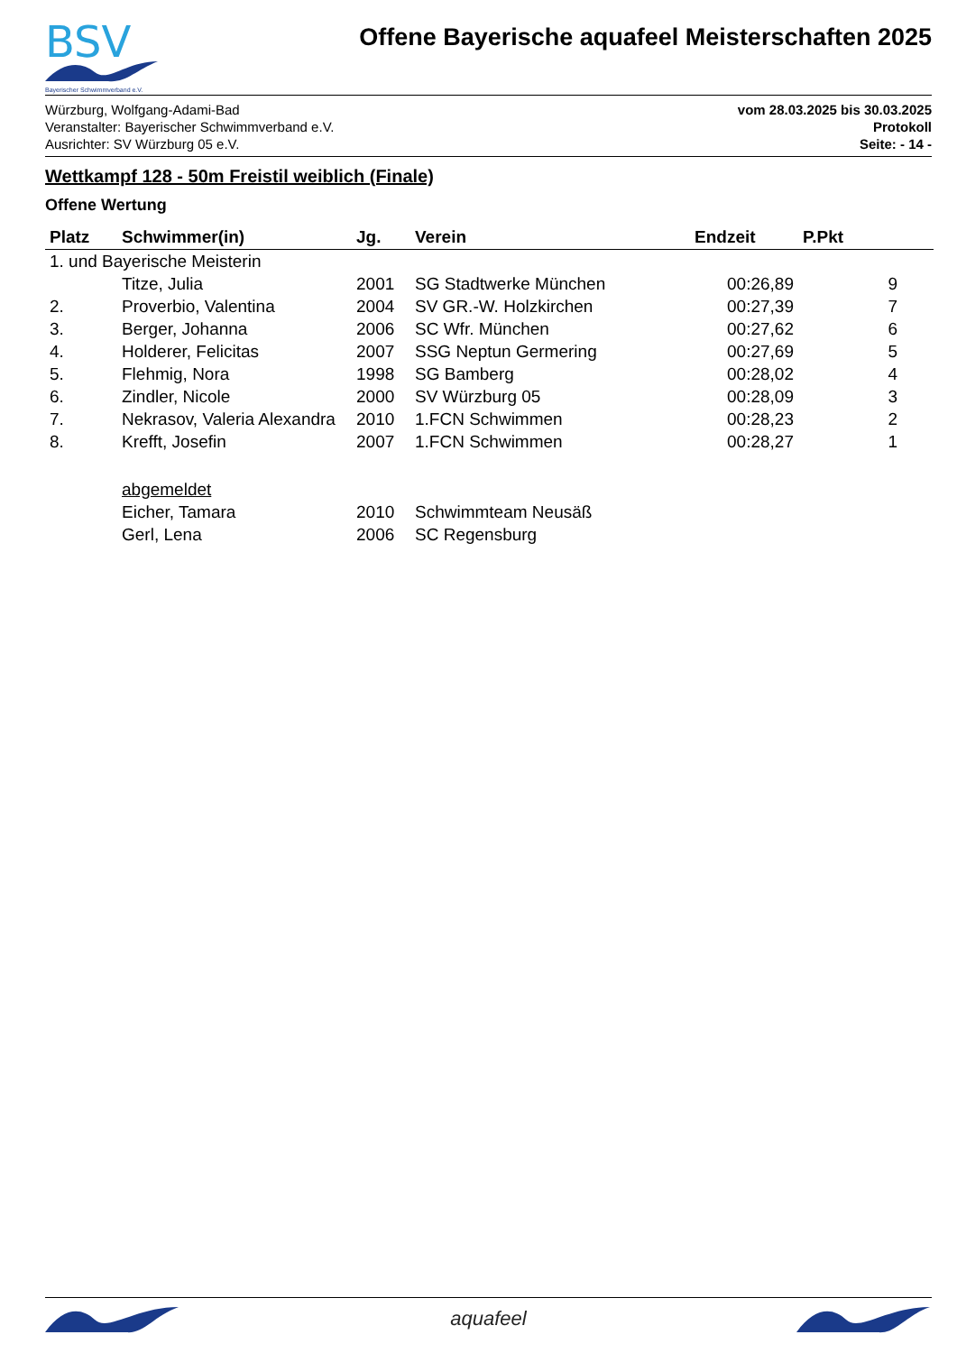BSV
Bayerischer Schwimmverband e.V.
Offene Bayerische aquafeel Meisterschaften 2025
Würzburg, Wolfgang-Adami-Bad
Veranstalter: Bayerischer Schwimmverband e.V.
Ausrichter: SV Würzburg 05 e.V.
vom 28.03.2025 bis 30.03.2025
Protokoll
Seite: - 14 -
Wettkampf 128 - 50m Freistil weiblich (Finale)
Offene Wertung
| Platz | Schwimmer(in) | Jg. | Verein | Endzeit | P.Pkt |
| --- | --- | --- | --- | --- | --- |
| 1. und Bayerische Meisterin | | | | | |
| | Titze, Julia | 2001 | SG Stadtwerke München | 00:26,89 | 9 |
| 2. | Proverbio, Valentina | 2004 | SV GR.-W. Holzkirchen | 00:27,39 | 7 |
| 3. | Berger, Johanna | 2006 | SC Wfr. München | 00:27,62 | 6 |
| 4. | Holderer, Felicitas | 2007 | SSG Neptun Germering | 00:27,69 | 5 |
| 5. | Flehmig, Nora | 1998 | SG Bamberg | 00:28,02 | 4 |
| 6. | Zindler, Nicole | 2000 | SV Würzburg 05 | 00:28,09 | 3 |
| 7. | Nekrasov, Valeria Alexandra | 2010 | 1.FCN Schwimmen | 00:28,23 | 2 |
| 8. | Krefft, Josefin | 2007 | 1.FCN Schwimmen | 00:28,27 | 1 |
| | abgemeldet | | | | |
| | Eicher, Tamara | 2010 | Schwimmteam Neusäß | | |
| | Gerl, Lena | 2006 | SC Regensburg | | |
aquafeel